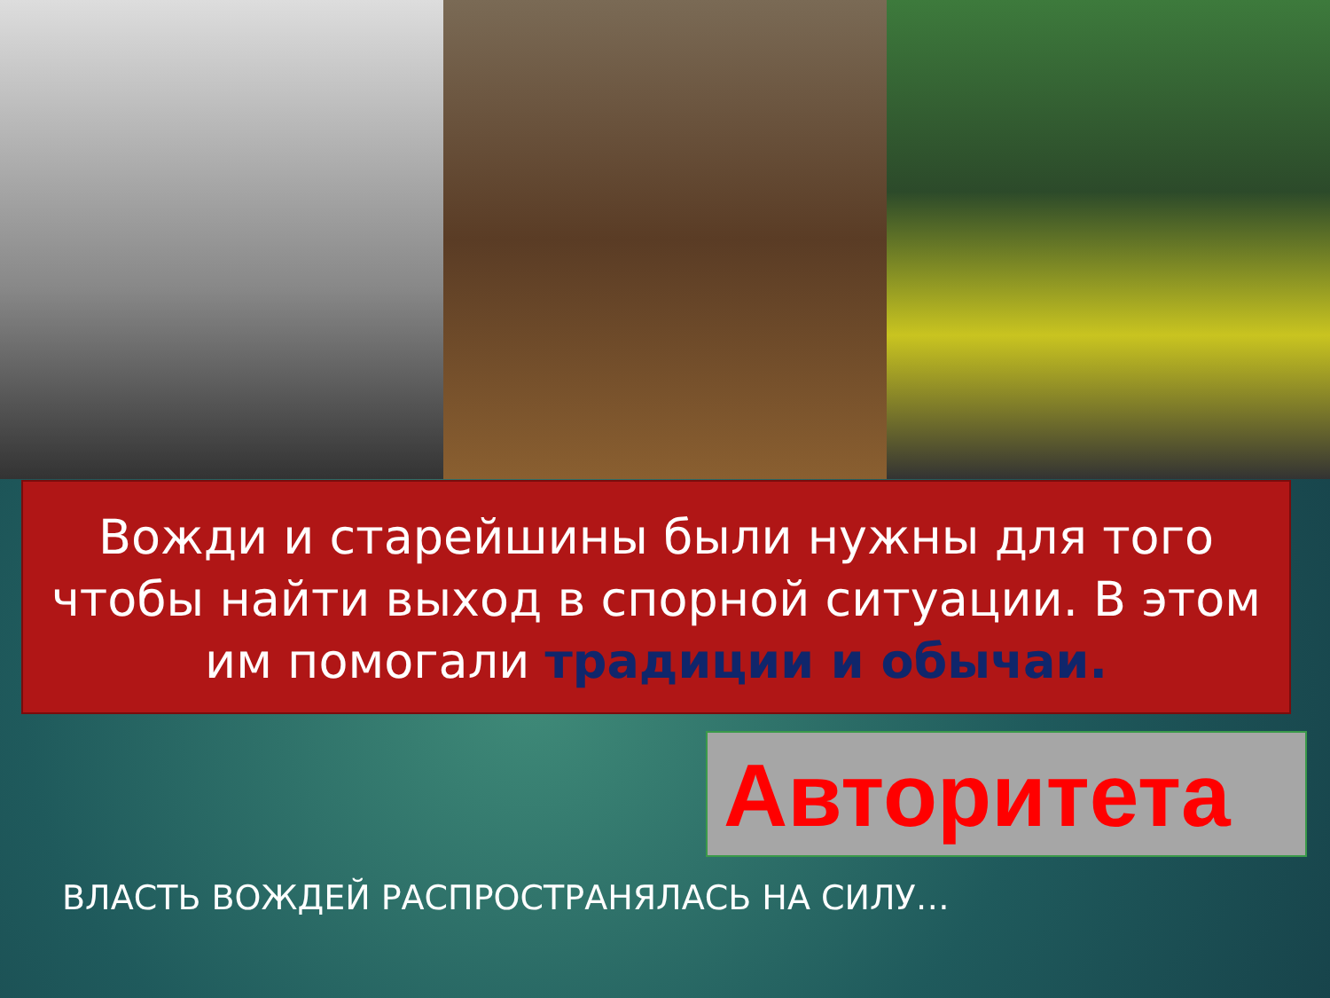Вожди и старейшины были нужны для того чтобы найти выход в спорной ситуации. В этом им помогали традиции и обычаи.
Авторитета
ВЛАСТЬ ВОЖДЕЙ РАСПРОСТРАНЯЛАСЬ НА СИЛУ…